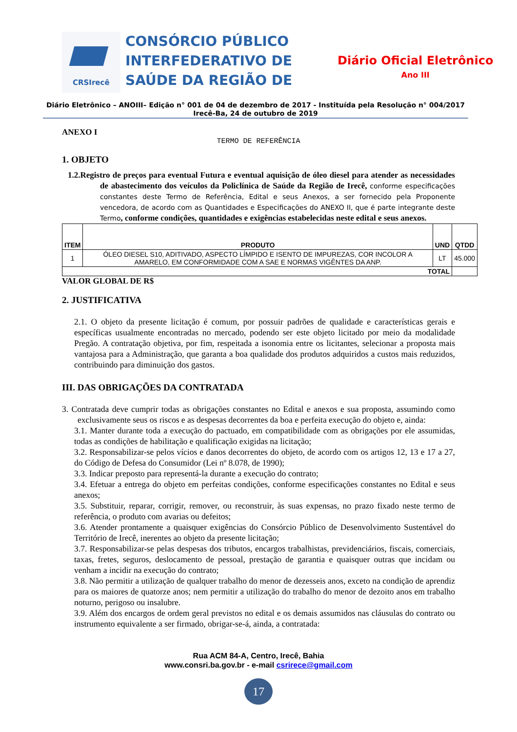CRSIrecê
CONSÓRCIO PÚBLICO INTERFEDERATIVO DE SAÚDE DA REGIÃO DE
Diário Oficial Eletrônico
Ano III
Diário Eletrônico – ANOIII– Edição n° 001 de 04 de dezembro de 2017 - Instituída pela Resolução n° 004/2017
Irecê-Ba, 24 de outubro de 2019
ANEXO I
TERMO DE REFERÊNCIA
1. OBJETO
1.2.Registro de preços para eventual Futura e eventual aquisição de óleo diesel para atender as necessidades de abastecimento dos veículos da Policlínica de Saúde da Região de Irecê, conforme especificações constantes deste Termo de Referência, Edital e seus Anexos, a ser fornecido pela Proponente vencedora, de acordo com as Quantidades e Especificações do ANEXO II, que é parte integrante deste Termo, conforme condições, quantidades e exigências estabelecidas neste edital e seus anexos.
| ITEM | PRODUTO | UND | QTDD |
| --- | --- | --- | --- |
| 1 | ÓLEO DIESEL S10, ADITIVADO, ASPECTO LÍMPIDO E ISENTO DE IMPUREZAS, COR INCOLOR A AMARELO, EM CONFORMIDADE COM A SAE E NORMAS VIGÊNTES DA ANP. | LT | 45.000 |
| TOTAL | | | |
VALOR GLOBAL DE R$
2. JUSTIFICATIVA
2.1. O objeto da presente licitação é comum, por possuir padrões de qualidade e características gerais e específicas usualmente encontradas no mercado, podendo ser este objeto licitado por meio da modalidade Pregão. A contratação objetiva, por fim, respeitada a isonomia entre os licitantes, selecionar a proposta mais vantajosa para a Administração, que garanta a boa qualidade dos produtos adquiridos a custos mais reduzidos, contribuindo para diminuição dos gastos.
III. DAS OBRIGAÇÕES DA CONTRATADA
3. Contratada deve cumprir todas as obrigações constantes no Edital e anexos e sua proposta, assumindo como exclusivamente seus os riscos e as despesas decorrentes da boa e perfeita execução do objeto e, ainda:
3.1. Manter durante toda a execução do pactuado, em compatibilidade com as obrigações por ele assumidas, todas as condições de habilitação e qualificação exigidas na licitação;
3.2. Responsabilizar-se pelos vícios e danos decorrentes do objeto, de acordo com os artigos 12, 13 e 17 a 27, do Código de Defesa do Consumidor (Lei nº 8.078, de 1990);
3.3. Indicar preposto para representá-la durante a execução do contrato;
3.4. Efetuar a entrega do objeto em perfeitas condições, conforme especificações constantes no Edital e seus anexos;
3.5. Substituir, reparar, corrigir, remover, ou reconstruir, às suas expensas, no prazo fixado neste termo de referência, o produto com avarias ou defeitos;
3.6. Atender prontamente a quaisquer exigências do Consórcio Público de Desenvolvimento Sustentável do Território de Irecê, inerentes ao objeto da presente licitação;
3.7. Responsabilizar-se pelas despesas dos tributos, encargos trabalhistas, previdenciários, fiscais, comerciais, taxas, fretes, seguros, deslocamento de pessoal, prestação de garantia e quaisquer outras que incidam ou venham a incidir na execução do contrato;
3.8. Não permitir a utilização de qualquer trabalho do menor de dezesseis anos, exceto na condição de aprendiz para os maiores de quatorze anos; nem permitir a utilização do trabalho do menor de dezoito anos em trabalho noturno, perigoso ou insalubre.
3.9. Além dos encargos de ordem geral previstos no edital e os demais assumidos nas cláusulas do contrato ou instrumento equivalente a ser firmado, obrigar-se-á, ainda, a contratada:
Rua ACM 84-A, Centro, Irecê, Bahia
www.consri.ba.gov.br - e-mail csrirece@gmail.com
17